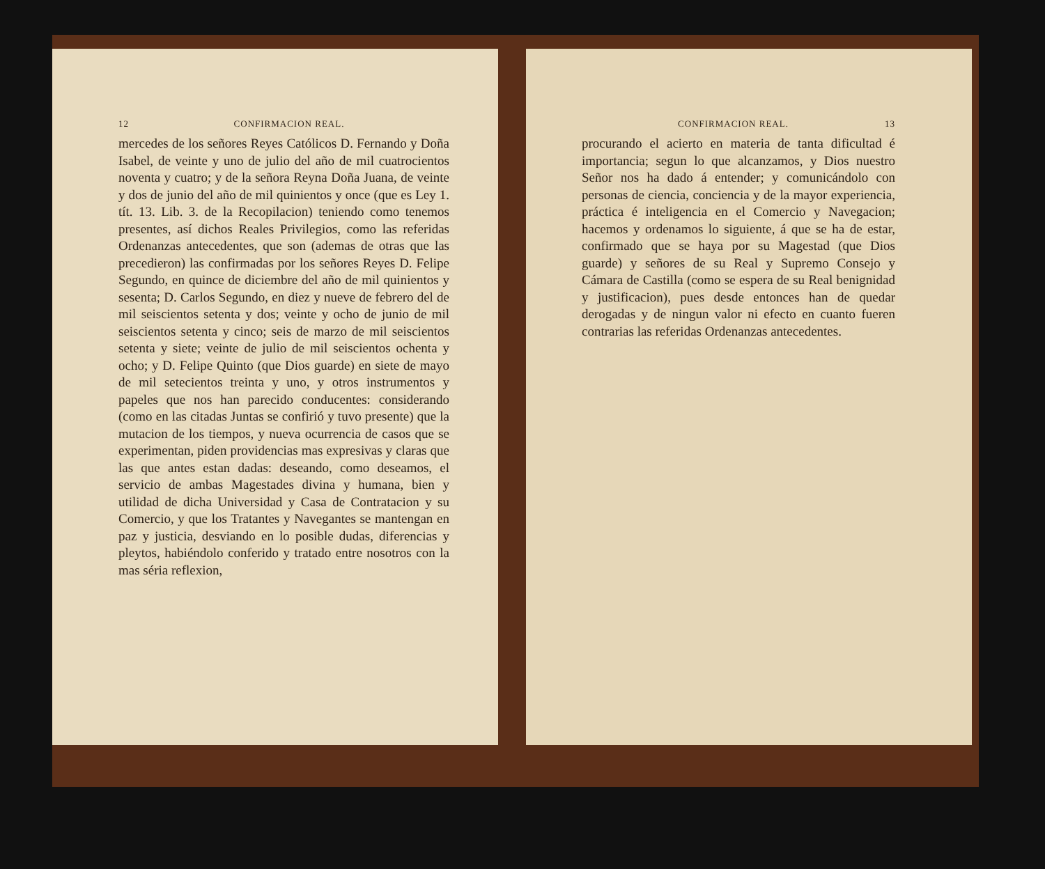12 CONFIRMACION REAL.
mercedes de los señores Reyes Católicos D. Fernando y Doña Isabel, de veinte y uno de julio del año de mil cuatrocientos noventa y cuatro; y de la señora Reyna Doña Juana, de veinte y dos de junio del año de mil quinientos y once (que es Ley 1. tít. 13. Lib. 3. de la Recopilacion) teniendo como tenemos presentes, así dichos Reales Privilegios, como las referidas Ordenanzas antecedentes, que son (ademas de otras que las precedieron) las confirmadas por los señores Reyes D. Felipe Segundo, en quince de diciembre del año de mil quinientos y sesenta; D. Carlos Segundo, en diez y nueve de febrero del de mil seiscientos setenta y dos; veinte y ocho de junio de mil seiscientos setenta y cinco; seis de marzo de mil seiscientos setenta y siete; veinte de julio de mil seiscientos ochenta y ocho; y D. Felipe Quinto (que Dios guarde) en siete de mayo de mil setecientos treinta y uno, y otros instrumentos y papeles que nos han parecido conducentes: considerando (como en las citadas Juntas se confirió y tuvo presente) que la mutacion de los tiempos, y nueva ocurrencia de casos que se experimentan, piden providencias mas expresivas y claras que las que antes estan dadas: deseando, como deseamos, el servicio de ambas Magestades divina y humana, bien y utilidad de dicha Universidad y Casa de Contratacion y su Comercio, y que los Tratantes y Navegantes se mantengan en paz y justicia, desviando en lo posible dudas, diferencias y pleytos, habiéndolo conferido y tratado entre nosotros con la mas séria reflexion,
CONFIRMACION REAL. 13
procurando el acierto en materia de tanta dificultad é importancia; segun lo que alcanzamos, y Dios nuestro Señor nos ha dado á entender; y comunicándolo con personas de ciencia, conciencia y de la mayor experiencia, práctica é inteligencia en el Comercio y Navegacion; hacemos y ordenamos lo siguiente, á que se ha de estar, confirmado que se haya por su Magestad (que Dios guarde) y señores de su Real y Supremo Consejo y Cámara de Castilla (como se espera de su Real benignidad y justificacion), pues desde entonces han de quedar derogadas y de ningun valor ni efecto en cuanto fueren contrarias las referidas Ordenanzas antecedentes.